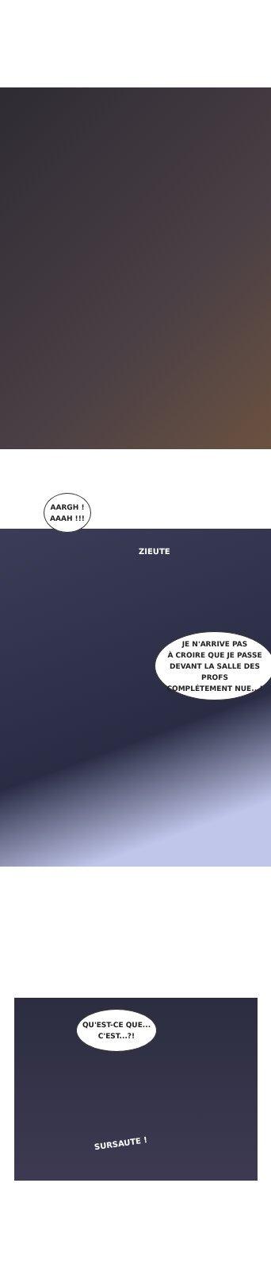AARGH !
AAAH !!!
ZIEUTE
JE N'ARRIVE PAS
À CROIRE QUE JE PASSE
DEVANT LA SALLE DES PROFS
COMPLÉTEMENT NUE...!
QU'EST-CE QUE...
C'EST...?!
SURSAUTE !